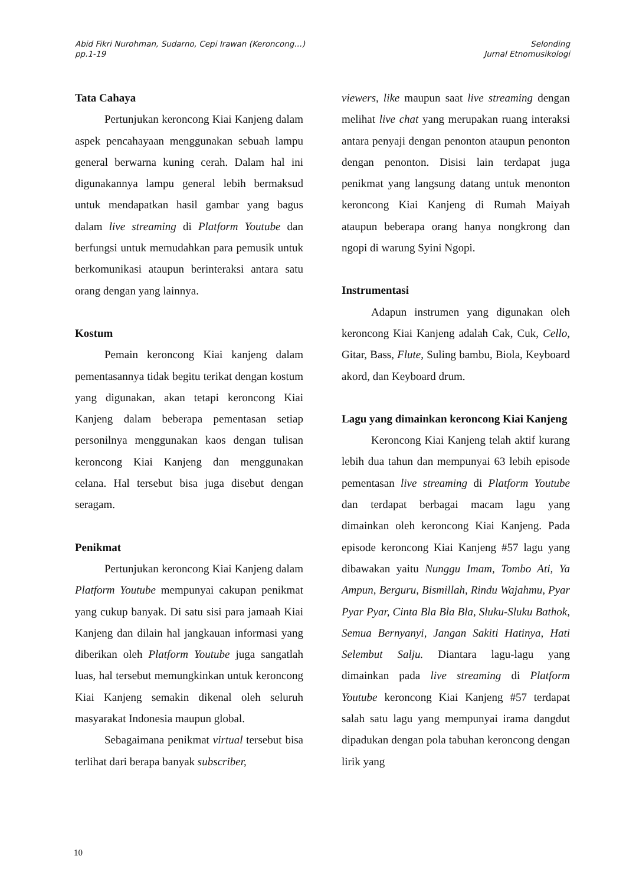Abid Fikri Nurohman, Sudarno, Cepi Irawan (Keroncong…)
pp.1-19
Selonding
Jurnal Etnomusikologi
Tata Cahaya
Pertunjukan keroncong Kiai Kanjeng dalam aspek pencahayaan menggunakan sebuah lampu general berwarna kuning cerah. Dalam hal ini digunakannya lampu general lebih bermaksud untuk mendapatkan hasil gambar yang bagus dalam live streaming di Platform Youtube dan berfungsi untuk memudahkan para pemusik untuk berkomunikasi ataupun berinteraksi antara satu orang dengan yang lainnya.
Kostum
Pemain keroncong Kiai kanjeng dalam pementasannya tidak begitu terikat dengan kostum yang digunakan, akan tetapi keroncong Kiai Kanjeng dalam beberapa pementasan setiap personilnya menggunakan kaos dengan tulisan keroncong Kiai Kanjeng dan menggunakan celana. Hal tersebut bisa juga disebut dengan seragam.
Penikmat
Pertunjukan keroncong Kiai Kanjeng dalam Platform Youtube mempunyai cakupan penikmat yang cukup banyak. Di satu sisi para jamaah Kiai Kanjeng dan dilain hal jangkauan informasi yang diberikan oleh Platform Youtube juga sangatlah luas, hal tersebut memungkinkan untuk keroncong Kiai Kanjeng semakin dikenal oleh seluruh masyarakat Indonesia maupun global.
Sebagaimana penikmat virtual tersebut bisa terlihat dari berapa banyak subscriber,
viewers, like maupun saat live streaming dengan melihat live chat yang merupakan ruang interaksi antara penyaji dengan penonton ataupun penonton dengan penonton. Disisi lain terdapat juga penikmat yang langsung datang untuk menonton keroncong Kiai Kanjeng di Rumah Maiyah ataupun beberapa orang hanya nongkrong dan ngopi di warung Syini Ngopi.
Instrumentasi
Adapun instrumen yang digunakan oleh keroncong Kiai Kanjeng adalah Cak, Cuk, Cello, Gitar, Bass, Flute, Suling bambu, Biola, Keyboard akord, dan Keyboard drum.
Lagu yang dimainkan keroncong Kiai Kanjeng
Keroncong Kiai Kanjeng telah aktif kurang lebih dua tahun dan mempunyai 63 lebih episode pementasan live streaming di Platform Youtube dan terdapat berbagai macam lagu yang dimainkan oleh keroncong Kiai Kanjeng. Pada episode keroncong Kiai Kanjeng #57 lagu yang dibawakan yaitu Nunggu Imam, Tombo Ati, Ya Ampun, Berguru, Bismillah, Rindu Wajahmu, Pyar Pyar Pyar, Cinta Bla Bla Bla, Sluku-Sluku Bathok, Semua Bernyanyi, Jangan Sakiti Hatinya, Hati Selembut Salju. Diantara lagu-lagu yang dimainkan pada live streaming di Platform Youtube keroncong Kiai Kanjeng #57 terdapat salah satu lagu yang mempunyai irama dangdut dipadukan dengan pola tabuhan keroncong dengan lirik yang
10